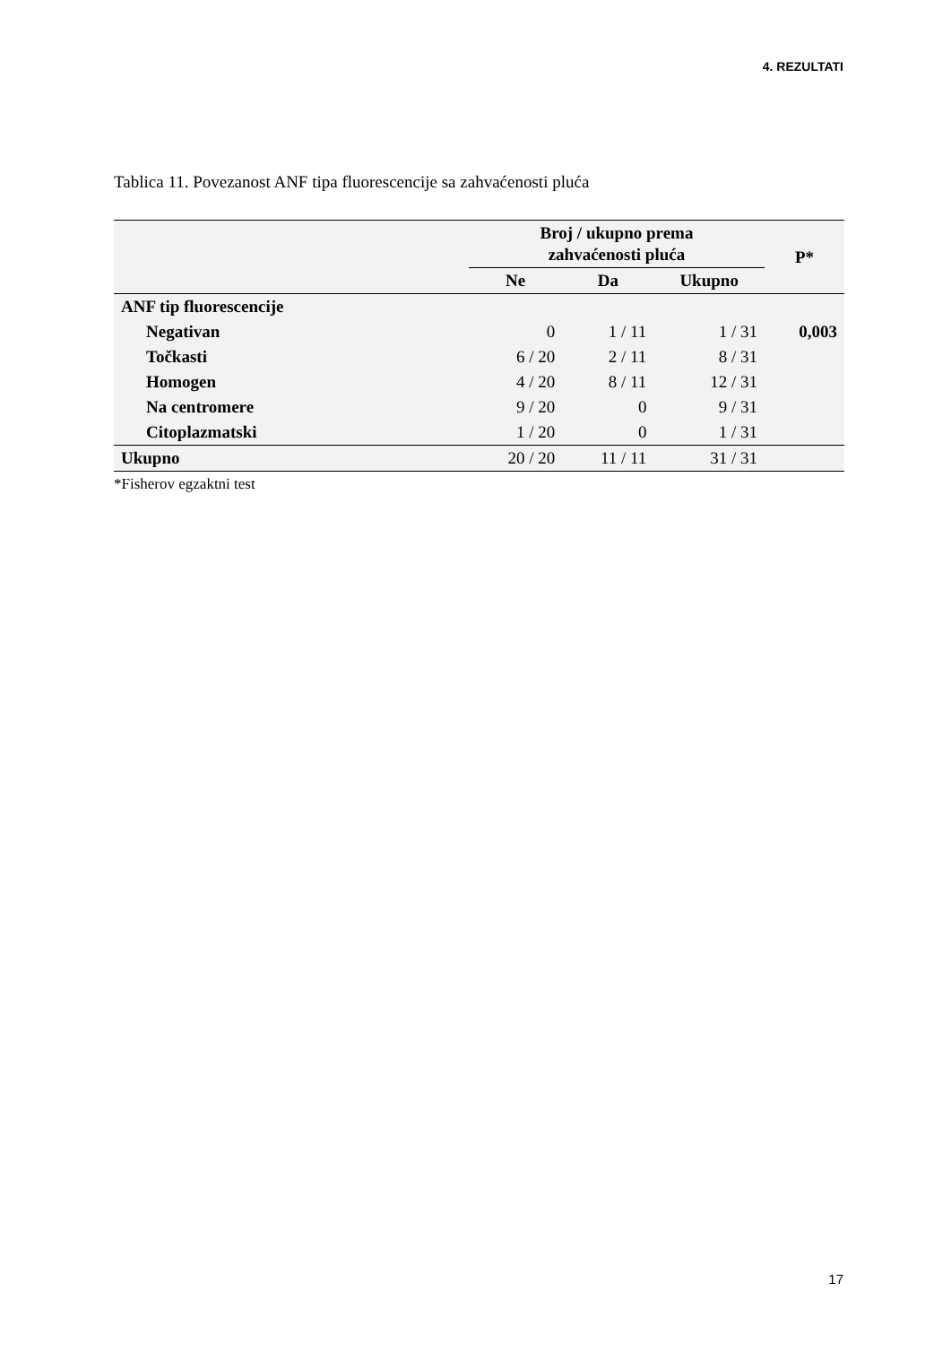4. REZULTATI
Tablica 11. Povezanost ANF tipa fluorescencije sa zahvaćenosti pluća
| | Broj / ukupno prema zahvaćenosti pluća | | | P* |
| --- | --- | --- | --- | --- |
| | Ne | Da | Ukupno | |
| ANF tip fluorescencije | | | | |
| Negativan | 0 | 1 / 11 | 1 / 31 | 0,003 |
| Točkasti | 6 / 20 | 2 / 11 | 8 / 31 | |
| Homogen | 4 / 20 | 8 / 11 | 12 / 31 | |
| Na centromere | 9 / 20 | 0 | 9 / 31 | |
| Citoplazmatski | 1 / 20 | 0 | 1 / 31 | |
| Ukupno | 20 / 20 | 11 / 11 | 31 / 31 | |
*Fisherov egzaktni test
17